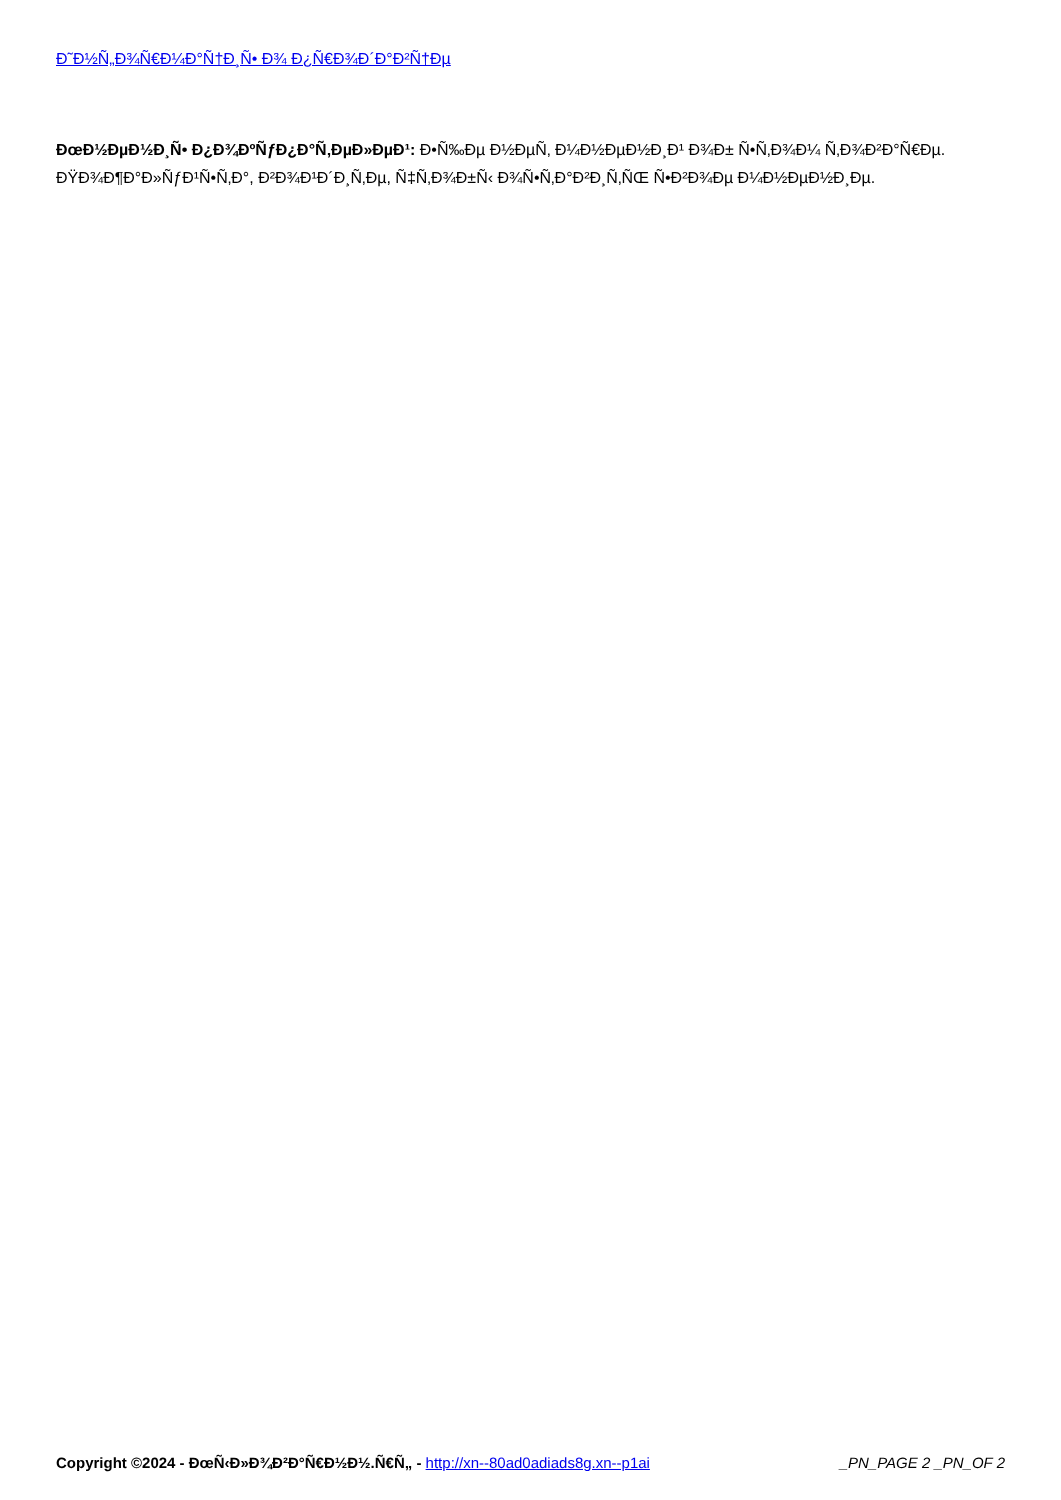Đ˜Đ½Ñ„Đ¾Ñ€Đ¼Đ°Ñ†Đ¸Ñ• Đ¾ Đ¿Ñ€Đ¾Đ´Đ°Đ²Ñ†Đµ
ĐœĐ½ĐµĐ½Đ¸Ñ• Đ¿Đ¾ĐºÑƒĐ¿Đ°Ñ‚ĐµĐ»ĐµĐ¹: Đ•Ñ‰Đµ Đ½ĐµÑ‚ Đ¼Đ½ĐµĐ½Đ¸Đ¹ Đ¾Đ± Ñ•Ñ‚Đ¾Đ¼ Ñ‚Đ¾Đ²Đ°Ñ€Đµ.
ĐŸĐ¾Đ¶Đ°Đ»ÑƒĐ¹Ñ•Ñ‚Đ°, Đ²Đ¾Đ¹Đ´Đ¸Ñ‚Đµ, Ñ‡Ñ‚Đ¾Đ±Ñ‹ Đ¾Ñ•Ñ‚Đ°Đ²Đ¸Ñ‚ÑŒ Ñ•Đ²Đ¾Đµ Đ¼Đ½ĐµĐ½Đ¸Đµ.
Copyright ©2024 - ĐœÑ‹Đ»Đ¾Đ²Đ°Ñ€Đ½Đ½.Ñ€Ñ„ - http://xn--80ad0adiads8g.xn--p1ai _PN_PAGE 2 _PN_OF 2